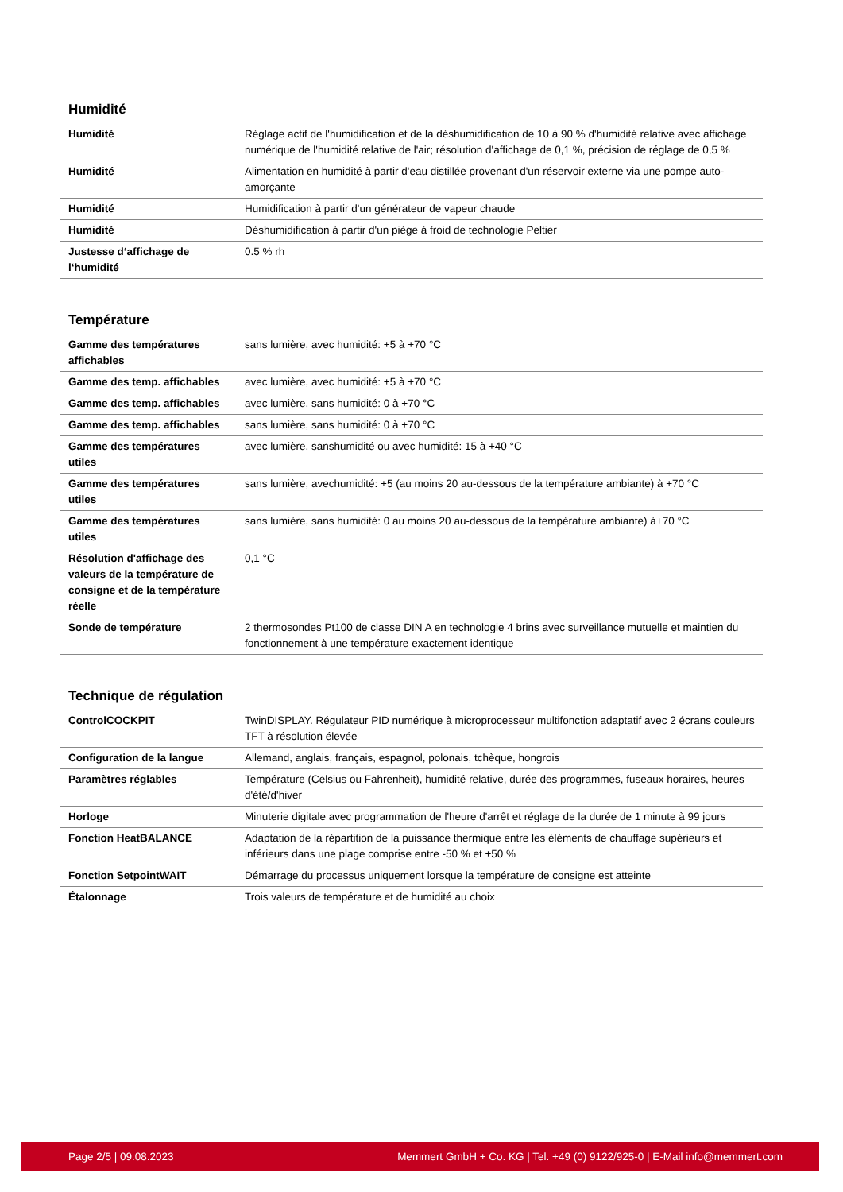Humidité
| Humidité | Réglage actif de l'humidification et de la déshumidification de 10 à 90 % d'humidité relative avec affichage numérique de l'humidité relative de l'air; résolution d'affichage de 0,1 %, précision de réglage de 0,5 % |
| Humidité | Alimentation en humidité à partir d'eau distillée provenant d'un réservoir externe via une pompe auto-amorçante |
| Humidité | Humidification à partir d'un générateur de vapeur chaude |
| Humidité | Déshumidification à partir d'un piège à froid de technologie Peltier |
| Justesse d‘affichage de l‘humidité | 0.5 % rh |
Température
| Gamme des températures affichables | sans lumière, avec humidité: +5 à +70 °C |
| Gamme des temp. affichables | avec lumière, avec humidité: +5 à +70 °C |
| Gamme des temp. affichables | avec lumière, sans humidité: 0 à +70 °C |
| Gamme des temp. affichables | sans lumière, sans humidité: 0 à +70 °C |
| Gamme des températures utiles | avec lumière, sanshumidité ou avec humidité: 15 à +40 °C |
| Gamme des températures utiles | sans lumière, avechumidité: +5 (au moins 20 au-dessous de la température ambiante) à +70 °C |
| Gamme des températures utiles | sans lumière, sans humidité: 0 au moins 20 au-dessous de la température ambiante) à+70 °C |
| Résolution d'affichage des valeurs de la température de consigne et de la température réelle | 0,1 °C |
| Sonde de température | 2 thermosondes Pt100 de classe DIN A en technologie 4 brins avec surveillance mutuelle et maintien du fonctionnement à une température exactement identique |
Technique de régulation
| ControlCOCKPIT | TwinDISPLAY. Régulateur PID numérique à microprocesseur multifonction adaptatif avec 2 écrans couleurs TFT à résolution élevée |
| Configuration de la langue | Allemand, anglais, français, espagnol, polonais, tchèque, hongrois |
| Paramètres réglables | Température (Celsius ou Fahrenheit), humidité relative, durée des programmes, fuseaux horaires, heures d'été/d'hiver |
| Horloge | Minuterie digitale avec programmation de l'heure d'arrêt et réglage de la durée de 1 minute à 99 jours |
| Fonction HeatBALANCE | Adaptation de la répartition de la puissance thermique entre les éléments de chauffage supérieurs et inférieurs dans une plage comprise entre -50 % et +50 % |
| Fonction SetpointWAIT | Démarrage du processus uniquement lorsque la température de consigne est atteinte |
| Étalonnage | Trois valeurs de température et de humidité au choix |
Page 2/5 | 09.08.2023 Memmert GmbH + Co. KG | Tel. +49 (0) 9122/925-0 | E-Mail info@memmert.com